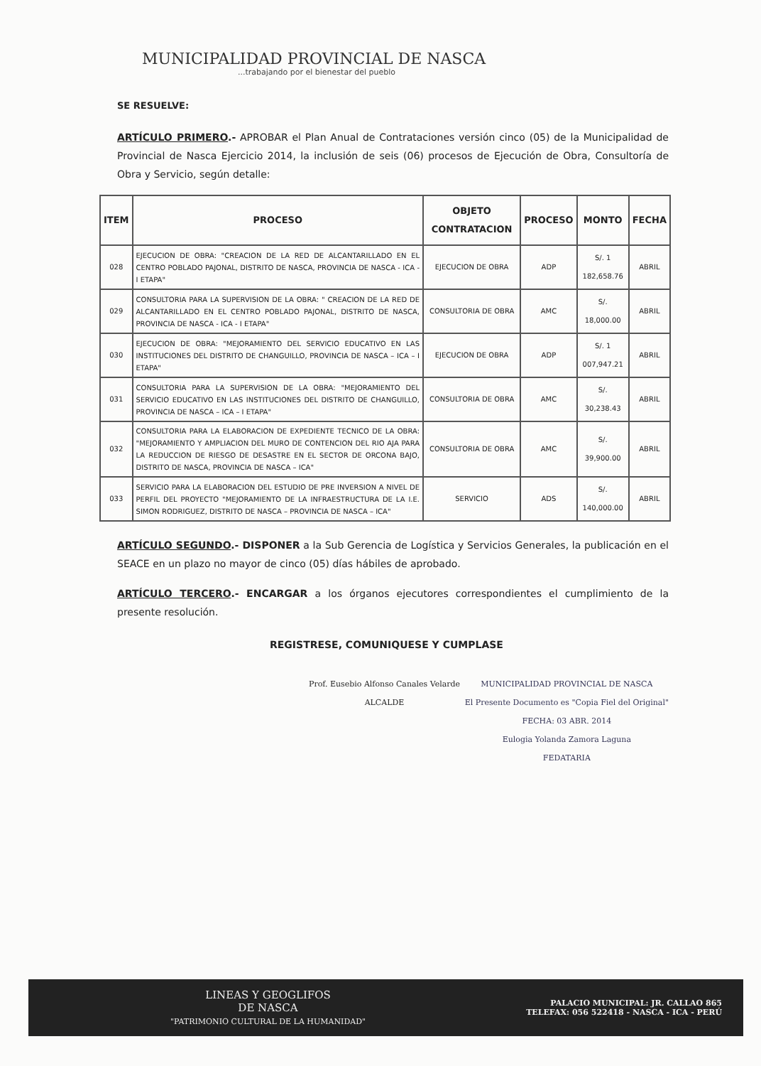MUNICIPALIDAD PROVINCIAL DE NASCA
...trabajando por el bienestar del pueblo
SE RESUELVE:
ARTÍCULO PRIMERO.- APROBAR el Plan Anual de Contrataciones versión cinco (05) de la Municipalidad de Provincial de Nasca Ejercicio 2014, la inclusión de seis (06) procesos de Ejecución de Obra, Consultoría de Obra y Servicio, según detalle:
| ITEM | PROCESO | OBJETO CONTRATACION | PROCESO | MONTO | FECHA |
| --- | --- | --- | --- | --- | --- |
| 028 | EJECUCION DE OBRA: "CREACION DE LA RED DE ALCANTARILLADO EN EL CENTRO POBLADO PAJONAL, DISTRITO DE NASCA, PROVINCIA DE NASCA - ICA - I ETAPA" | EJECUCION DE OBRA | ADP | S/. 1 182,658.76 | ABRIL |
| 029 | CONSULTORIA PARA LA SUPERVISION DE LA OBRA: " CREACION DE LA RED DE ALCANTARILLADO EN EL CENTRO POBLADO PAJONAL, DISTRITO DE NASCA, PROVINCIA DE NASCA - ICA - I ETAPA" | CONSULTORIA DE OBRA | AMC | S/. 18,000.00 | ABRIL |
| 030 | EJECUCION DE OBRA: "MEJORAMIENTO DEL SERVICIO EDUCATIVO EN LAS INSTITUCIONES DEL DISTRITO DE CHANGUILLO, PROVINCIA DE NASCA – ICA – I ETAPA" | EJECUCION DE OBRA | ADP | S/. 1 007,947.21 | ABRIL |
| 031 | CONSULTORIA PARA LA SUPERVISION DE LA OBRA: "MEJORAMIENTO DEL SERVICIO EDUCATIVO EN LAS INSTITUCIONES DEL DISTRITO DE CHANGUILLO, PROVINCIA DE NASCA – ICA – I ETAPA" | CONSULTORIA DE OBRA | AMC | S/. 30,238.43 | ABRIL |
| 032 | CONSULTORIA PARA LA ELABORACION DE EXPEDIENTE TECNICO DE LA OBRA: "MEJORAMIENTO Y AMPLIACION DEL MURO DE CONTENCION DEL RIO AJA PARA LA REDUCCION DE RIESGO DE DESASTRE EN EL SECTOR DE ORCONA BAJO, DISTRITO DE NASCA, PROVINCIA DE NASCA – ICA" | CONSULTORIA DE OBRA | AMC | S/. 39,900.00 | ABRIL |
| 033 | SERVICIO PARA LA ELABORACION DEL ESTUDIO DE PRE INVERSION A NIVEL DE PERFIL DEL PROYECTO "MEJORAMIENTO DE LA INFRAESTRUCTURA DE LA I.E. SIMON RODRIGUEZ, DISTRITO DE NASCA – PROVINCIA DE NASCA – ICA" | SERVICIO | ADS | S/. 140,000.00 | ABRIL |
ARTÍCULO SEGUNDO.- DISPONER a la Sub Gerencia de Logística y Servicios Generales, la publicación en el SEACE en un plazo no mayor de cinco (05) días hábiles de aprobado.
ARTÍCULO TERCERO.- ENCARGAR a los órganos ejecutores correspondientes el cumplimiento de la presente resolución.
REGISTRESE, COMUNIQUESE Y CUMPLASE
Prof. Eusebio Alfonso Canales Velarde
ALCALDE
MUNICIPALIDAD PROVINCIAL DE NASCA
El Presente Documento es "Copia Fiel del Original"
FECHA: 03 ABR. 2014
Eulogia Yolanda Zamora Laguna
FEDATARIA
LINEAS Y GEOGLIFOS
DE NASCA
"PATRIMONIO CULTURAL DE LA HUMANIDAD"
PALACIO MUNICIPAL: JR. CALLAO 865
TELEFAX: 056 522418 - NASCA - ICA - PERÚ